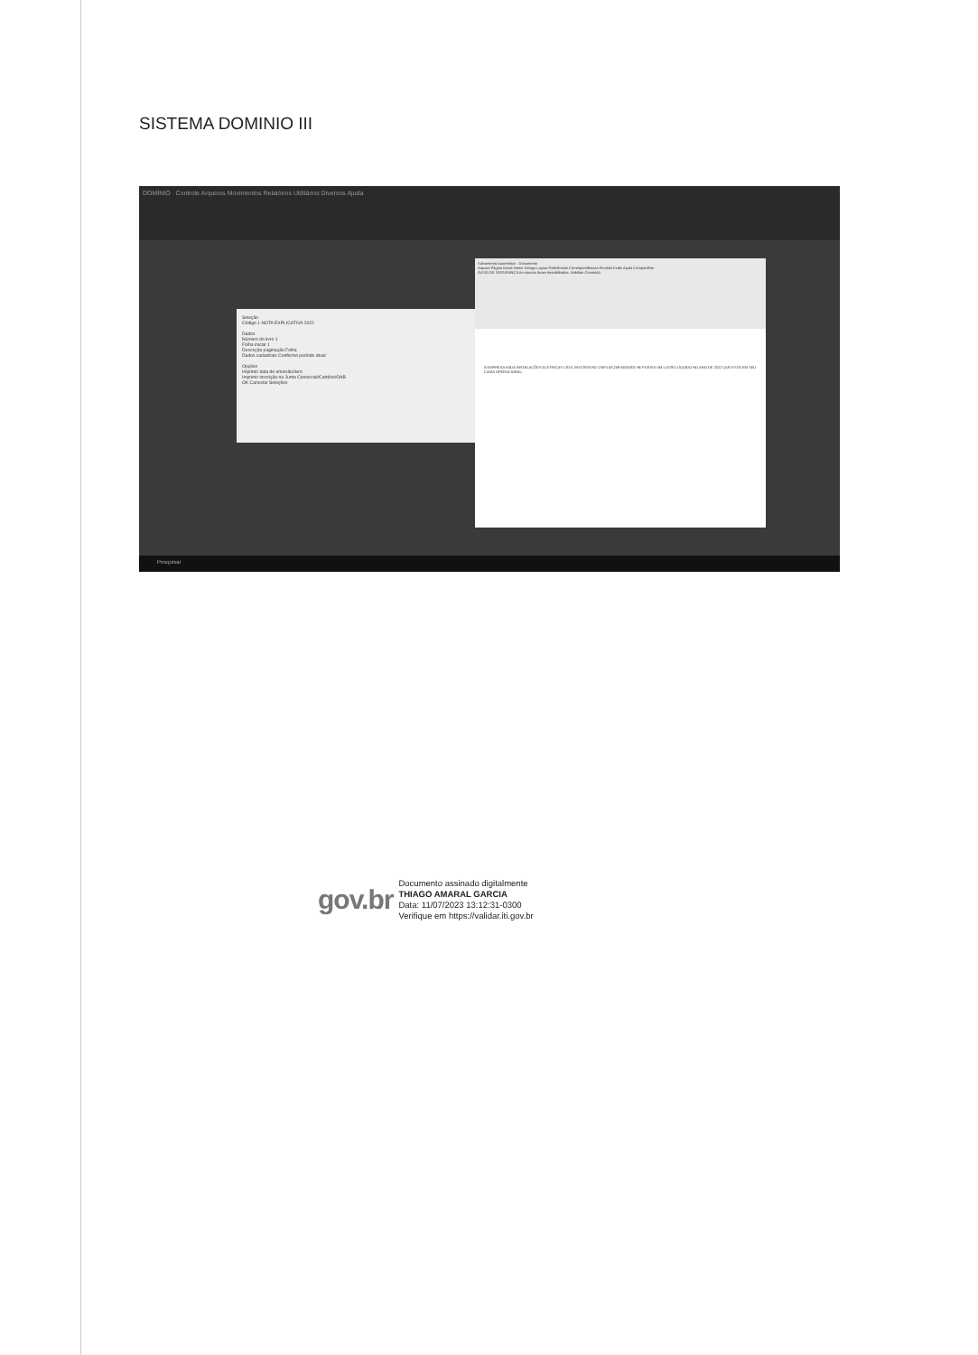SISTEMA DOMINIO III
DOMÍNIO Controle Arquivos Movimentos Relatórios Utilitários Diversos Ajuda
Seleção
Código 1 NOTA EXPLICATIVA 2022
Dados
Número do livro 1
Folha inicial 1
Descrição paginação Folha
Dados cadastrais Conforme período atual
Opções
Imprimir data de emissão/livro
Imprimir inscrição na Junta Comercial/Cartório/OAB
OK Cancelar Seleções
Salvamento Automático · Documento
Arquivo Página Inicial Inserir Design Layout Referências Correspondências Revisão Exibir Ajuda Compartilhar
AVISO DE SEGURANÇA As macros foram desabilitadas. Habilitar Conteúdo
A EMPRESA KADA INSTALAÇÕES ELETRICAS LTDA, INSCRITA NO CNPJ 43.259.632/0001-96 POSSUI UM LUCRO LÍQUIDO NO ANO DE 2022 QUE ESTÁ EM SEU CAIXA OPERACIONAL.
Pesquisar
gov.br
Documento assinado digitalmente
THIAGO AMARAL GARCIA
Data: 11/07/2023 13:12:31-0300
Verifique em https://validar.iti.gov.br